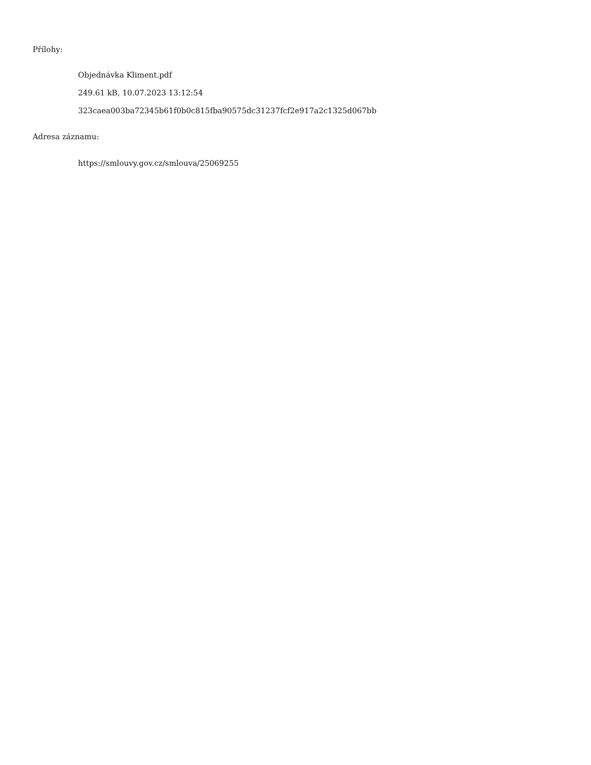Přílohy:
Objednávka Kliment.pdf
249.61 kB, 10.07.2023 13:12:54
323caea003ba72345b61f0b0c815fba90575dc31237fcf2e917a2c1325d067bb
Adresa záznamu:
https://smlouvy.gov.cz/smlouva/25069255